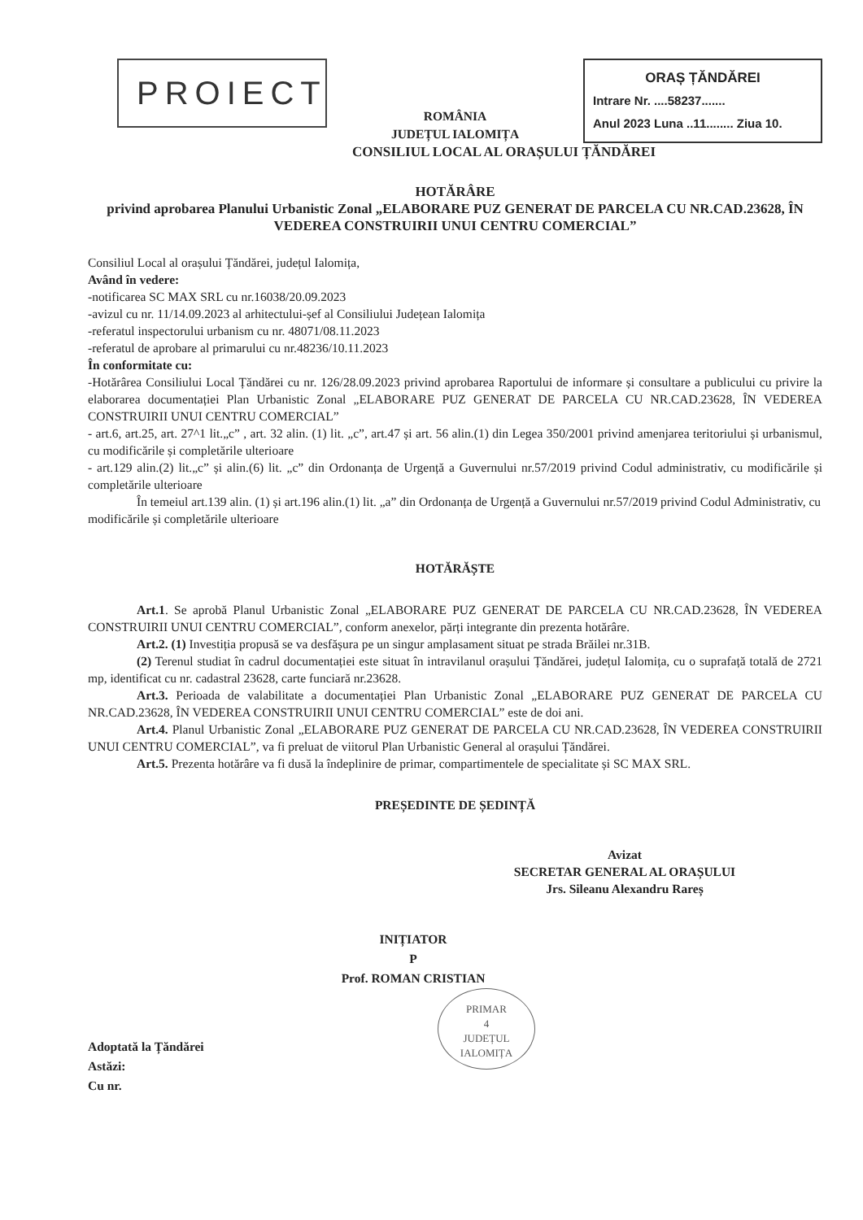PROIECT
ROMÂNIA
JUDEȚUL IALOMIȚA
ORAȘ ȚĂNDĂREI
Intrare Nr. ....58237.......
Anul 2023 Luna ..11........ Ziua 10.
CONSILIUL LOCAL AL ORAȘULUI ȚĂNDĂREI
HOTĂRÂRE
privind aprobarea Planului Urbanistic Zonal „ELABORARE PUZ GENERAT DE PARCELA CU NR.CAD.23628, ÎN VEDEREA CONSTRUIRII UNUI CENTRU COMERCIAL”
Consiliul Local al orașului Țăndărei, județul Ialomița,
Având în vedere:
-notificarea SC MAX SRL cu nr.16038/20.09.2023
-avizul cu nr. 11/14.09.2023 al arhitectului-șef al Consiliului Județean Ialomița
-referatul inspectorului urbanism cu nr. 48071/08.11.2023
-referatul de aprobare al primarului cu nr.48236/10.11.2023
În conformitate cu:
-Hotărârea Consiliului Local Țăndărei cu nr. 126/28.09.2023 privind aprobarea Raportului de informare și consultare a publicului cu privire la elaborarea documentației Plan Urbanistic Zonal „ELABORARE PUZ GENERAT DE PARCELA CU NR.CAD.23628, ÎN VEDEREA CONSTRUIRII UNUI CENTRU COMERCIAL”
- art.6, art.25, art. 27^1 lit.„c” , art. 32 alin. (1) lit. „c”, art.47 și art. 56 alin.(1) din Legea 350/2001 privind amenjarea teritoriului și urbanismul, cu modificările și completările ulterioare
- art.129 alin.(2) lit.„c” și alin.(6) lit. „c” din Ordonanța de Urgență a Guvernului nr.57/2019 privind Codul administrativ, cu modificările și completările ulterioare
În temeiul art.139 alin. (1) și art.196 alin.(1) lit. „a” din Ordonanța de Urgență a Guvernului nr.57/2019 privind Codul Administrativ, cu modificările și completările ulterioare
HOTĂRĂȘTE
Art.1. Se aprobă Planul Urbanistic Zonal „ELABORARE PUZ GENERAT DE PARCELA CU NR.CAD.23628, ÎN VEDEREA CONSTRUIRII UNUI CENTRU COMERCIAL”, conform anexelor, părți integrante din prezenta hotărâre.
Art.2. (1) Investiția propusă se va desfășura pe un singur amplasament situat pe strada Brăilei nr.31B.
(2) Terenul studiat în cadrul documentației este situat în intravilanul orașului Țăndărei, județul Ialomița, cu o suprafață totală de 2721 mp, identificat cu nr. cadastral 23628, carte funciară nr.23628.
Art.3. Perioada de valabilitate a documentației Plan Urbanistic Zonal „ELABORARE PUZ GENERAT DE PARCELA CU NR.CAD.23628, ÎN VEDEREA CONSTRUIRII UNUI CENTRU COMERCIAL” este de doi ani.
Art.4. Planul Urbanistic Zonal „ELABORARE PUZ GENERAT DE PARCELA CU NR.CAD.23628, ÎN VEDEREA CONSTRUIRII UNUI CENTRU COMERCIAL”, va fi preluat de viitorul Plan Urbanistic General al orașului Țăndărei.
Art.5. Prezenta hotărâre va fi dusă la îndeplinire de primar, compartimentele de specialitate și SC MAX SRL.
PREȘEDINTE DE ȘEDINȚĂ
Avizat
SECRETAR GENERAL AL ORAȘULUI
Jrs. Sileanu Alexandru Rareș
INIȚIATOR
P
Prof. ROMAN CRISTIAN
PRIMAR
4
JUDEȚUL IALOMIȚA
Adoptată la Țăndărei
Astăzi:
Cu nr.